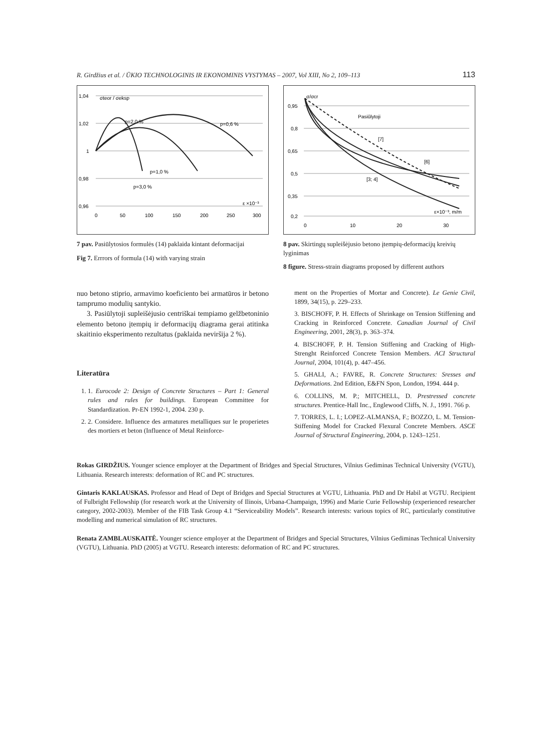R. Girdžius et al. / ŪKIO TECHNOLOGINIS IR EKONOMINIS VYSTYMAS – 2007, Vol XIII, No 2, 109–113 113
1,04
1,02
1
0,98
0,96
0
50
100
150
200
250
300
σteor / σeksp
p=2,0 %
p=0,6 %
p=1,0 %
p=3,0 %
ε ×10⁻³
7 pav. Pasiūlytosios formulės (14) paklaida kintant deformacijai
Fig 7. Errrors of formula (14) with varying strain
0,95
0,8
0,65
0,5
0,35
0,2
0
10
20
30
σ/σcr
Pasiūlytoji
[7]
[6]
[3; 4]
ε×10⁻³, m/m
8 pav. Skirtingų supleišėjusio betono įtempių-deformacijų kreivių lyginimas
8 figure. Stress-strain diagrams proposed by different authors
nuo betono stiprio, armavimo koeficiento bei armatūros ir betono tamprumo modulių santykio.
3. Pasiūlytoji supleišėjusio centriškai tempiamo gelžbetoninio elemento betono įtempių ir deformacijų diagrama gerai atitinka skaitinio eksperimento rezultatus (paklaida neviršija 2 %).
Literatūra
1. 1. Eurocode 2: Design of Concrete Structures – Part 1: General rules and rules for buildings. European Committee for Standardization. Pr-EN 1992-1, 2004. 230 p.
2. 2. Considere. Influence des armatures metalliques sur le properietes des mortiers et beton (Influence of Metal Reinforce-
ment on the Properties of Mortar and Concrete). Le Genie Civil, 1899, 34(15), p. 229–233.
3. BISCHOFF, P. H. Effects of Shrinkage on Tension Stiffening and Cracking in Reinforced Concrete. Canadian Journal of Civil Engineering, 2001, 28(3), p. 363–374.
4. BISCHOFF, P. H. Tension Stiffening and Cracking of High-Strenght Reinforced Concrete Tension Members. ACI Structural Journal, 2004, 101(4), p. 447–456.
5. GHALI, A.; FAVRE, R. Concrete Structures: Sresses and Deformations. 2nd Edition, E&FN Spon, London, 1994. 444 p.
6. COLLINS, M. P.; MITCHELL, D. Prestressed concrete structures. Prentice-Hall Inc., Englewood Cliffs, N. J., 1991. 766 p.
7. TORRES, L. I.; LOPEZ-ALMANSA, F.; BOZZO, L. M. Tension-Stiffening Model for Cracked Flexural Concrete Members. ASCE Journal of Structural Engineering, 2004, p. 1243–1251.
Rokas GIRDŽIUS. Younger science employer at the Department of Bridges and Special Structures, Vilnius Gediminas Technical University (VGTU), Lithuania. Research interests: deformation of RC and PC structures.
Gintaris KAKLAUSKAS. Professor and Head of Dept of Bridges and Special Structures at VGTU, Lithuania. PhD and Dr Habil at VGTU. Recipient of Fulbright Fellowship (for research work at the University of Ilinois, Urbana-Champaign, 1996) and Marie Curie Fellowship (experienced researcher category, 2002-2003). Member of the FIB Task Group 4.1 “Serviceability Models”. Research interests: various topics of RC, particularly constitutive modelling and numerical simulation of RC structures.
Renata ZAMBLAUSKAITĖ. Younger science employer at the Department of Bridges and Special Structures, Vilnius Gediminas Technical University (VGTU), Lithuania. PhD (2005) at VGTU. Research interests: deformation of RC and PC structures.